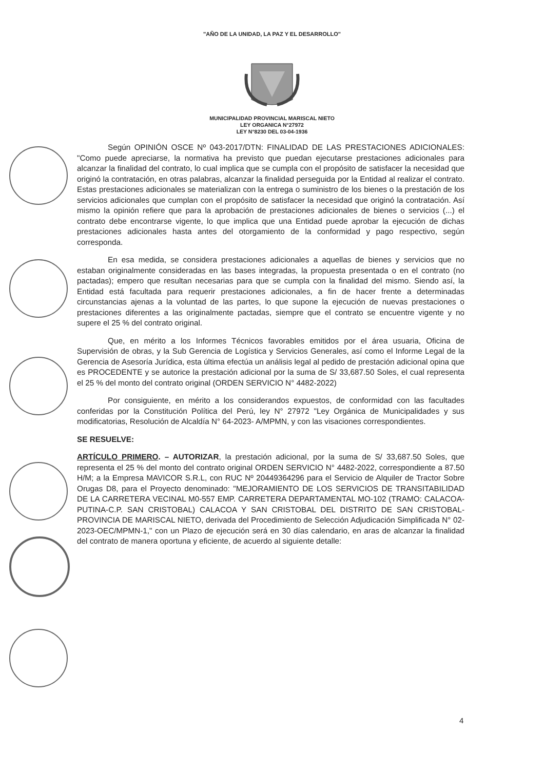"AÑO DE LA UNIDAD, LA PAZ Y EL DESARROLLO"
MUNICIPALIDAD PROVINCIAL MARISCAL NIETO
LEY ORGANICA N°27972
LEY N°8230 DEL 03-04-1936
Según OPINIÓN OSCE Nº 043-2017/DTN: FINALIDAD DE LAS PRESTACIONES ADICIONALES: "Como puede apreciarse, la normativa ha previsto que puedan ejecutarse prestaciones adicionales para alcanzar la finalidad del contrato, lo cual implica que se cumpla con el propósito de satisfacer la necesidad que originó la contratación, en otras palabras, alcanzar la finalidad perseguida por la Entidad al realizar el contrato. Estas prestaciones adicionales se materializan con la entrega o suministro de los bienes o la prestación de los servicios adicionales que cumplan con el propósito de satisfacer la necesidad que originó la contratación. Así mismo la opinión refiere que para la aprobación de prestaciones adicionales de bienes o servicios (...) el contrato debe encontrarse vigente, lo que implica que una Entidad puede aprobar la ejecución de dichas prestaciones adicionales hasta antes del otorgamiento de la conformidad y pago respectivo, según corresponda.
En esa medida, se considera prestaciones adicionales a aquellas de bienes y servicios que no estaban originalmente consideradas en las bases integradas, la propuesta presentada o en el contrato (no pactadas); empero que resultan necesarias para que se cumpla con la finalidad del mismo. Siendo así, la Entidad está facultada para requerir prestaciones adicionales, a fin de hacer frente a determinadas circunstancias ajenas a la voluntad de las partes, lo que supone la ejecución de nuevas prestaciones o prestaciones diferentes a las originalmente pactadas, siempre que el contrato se encuentre vigente y no supere el 25 % del contrato original.
Que, en mérito a los Informes Técnicos favorables emitidos por el área usuaria, Oficina de Supervisión de obras, y la Sub Gerencia de Logística y Servicios Generales, así como el Informe Legal de la Gerencia de Asesoría Jurídica, esta última efectúa un análisis legal al pedido de prestación adicional opina que es PROCEDENTE y se autorice la prestación adicional por la suma de S/ 33,687.50 Soles, el cual representa el 25 % del monto del contrato original (ORDEN SERVICIO N° 4482-2022)
Por consiguiente, en mérito a los considerandos expuestos, de conformidad con las facultades conferidas por la Constitución Política del Perú, ley N° 27972 "Ley Orgánica de Municipalidades y sus modificatorias, Resolución de Alcaldía N° 64-2023- A/MPMN, y con las visaciones correspondientes.
SE RESUELVE:
ARTÍCULO PRIMERO. – AUTORIZAR, la prestación adicional, por la suma de S/ 33,687.50 Soles, que representa el 25 % del monto del contrato original ORDEN SERVICIO N° 4482-2022, correspondiente a 87.50 H/M; a la Empresa MAVICOR S.R.L, con RUC Nº 20449364296 para el Servicio de Alquiler de Tractor Sobre Orugas D8, para el Proyecto denominado: "MEJORAMIENTO DE LOS SERVICIOS DE TRANSITABILIDAD DE LA CARRETERA VECINAL M0-557 EMP. CARRETERA DEPARTAMENTAL MO-102 (TRAMO: CALACOA-PUTINA-C.P. SAN CRISTOBAL) CALACOA Y SAN CRISTOBAL DEL DISTRITO DE SAN CRISTOBAL-PROVINCIA DE MARISCAL NIETO, derivada del Procedimiento de Selección Adjudicación Simplificada N° 02-2023-OEC/MPMN-1," con un Plazo de ejecución será en 30 días calendario, en aras de alcanzar la finalidad del contrato de manera oportuna y eficiente, de acuerdo al siguiente detalle:
4